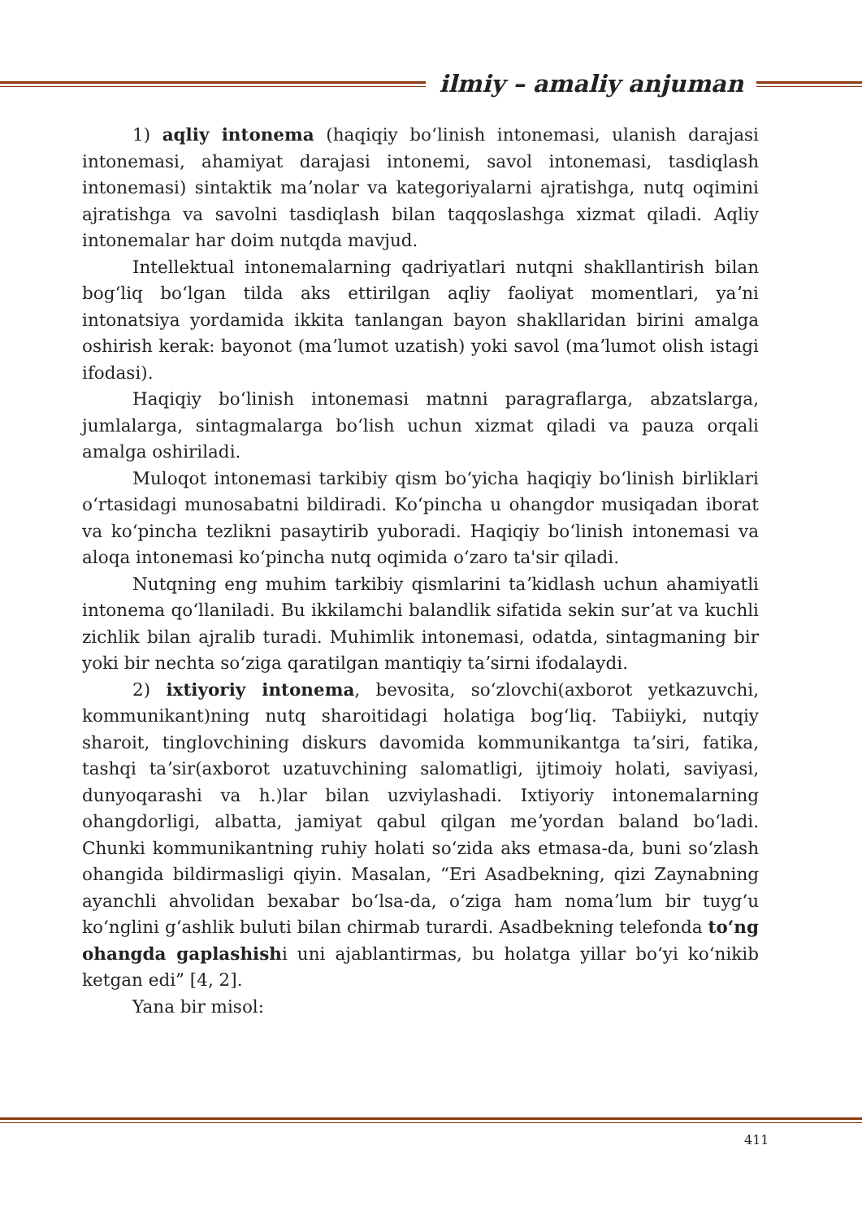ilmiy – amaliy anjuman
1) aqliy intonema (haqiqiy boʻlinish intonemasi, ulanish darajasi intonemasi, ahamiyat darajasi intonemi, savol intonemasi, tasdiqlash intonemasi) sintaktik maʼnolar va kategoriyalarni ajratishga, nutq oqimini ajratishga va savolni tasdiqlash bilan taqqoslashga xizmat qiladi. Aqliy intonemalar har doim nutqda mavjud.
Intellektual intonemalarning qadriyatlari nutqni shakllantirish bilan bogʻliq boʻlgan tilda aks ettirilgan aqliy faoliyat momentlari, yaʼni intonatsiya yordamida ikkita tanlangan bayon shakllaridan birini amalga oshirish kerak: bayonot (maʼlumot uzatish) yoki savol (maʼlumot olish istagi ifodasi).
Haqiqiy boʻlinish intonemasi matnni paragraflarga, abzatslarga, jumlalarga, sintagmalarga boʻlish uchun xizmat qiladi va pauza orqali amalga oshiriladi.
Muloqot intonemasi tarkibiy qism boʻyicha haqiqiy boʻlinish birliklari oʻrtasidagi munosabatni bildiradi. Koʻpincha u ohangdor musiqadan iborat va koʻpincha tezlikni pasaytirib yuboradi. Haqiqiy boʻlinish intonemasi va aloqa intonemasi koʻpincha nutq oqimida oʻzaro ta'sir qiladi.
Nutqning eng muhim tarkibiy qismlarini taʼkidlash uchun ahamiyatli intonema qoʻllaniladi. Bu ikkilamchi balandlik sifatida sekin surʼat va kuchli zichlik bilan ajralib turadi. Muhimlik intonemasi, odatda, sintagmaning bir yoki bir nechta soʻziga qaratilgan mantiqiy taʼsirni ifodalaydi.
2) ixtiyoriy intonema, bevosita, soʻzlovchi(axborot yetkazuvchi, kommunikant)ning nutq sharoitidagi holatiga bogʻliq. Tabiiyki, nutqiy sharoit, tinglovchining diskurs davomida kommunikantga taʼsiri, fatika, tashqi taʼsir(axborot uzatuvchining salomatligi, ijtimoiy holati, saviyasi, dunyoqarashi va h.)lar bilan uzviylashadi. Ixtiyoriy intonemalarning ohangdorligi, albatta, jamiyat qabul qilgan meʼyordan baland boʻladi. Chunki kommunikantning ruhiy holati soʻzida aks etmasa-da, buni soʻzlash ohangida bildirmasligi qiyin. Masalan, “Eri Asadbekning, qizi Zaynabning ayanchli ahvolidan bexabar boʻlsa-da, oʻziga ham nomaʼlum bir tuygʻu koʻnglini gʻashlik buluti bilan chirmab turardi. Asadbekning telefonda toʻng ohangda gaplashishi uni ajablantirmas, bu holatga yillar boʻyi koʻnikib ketgan edi” [4, 2].
Yana bir misol:
411